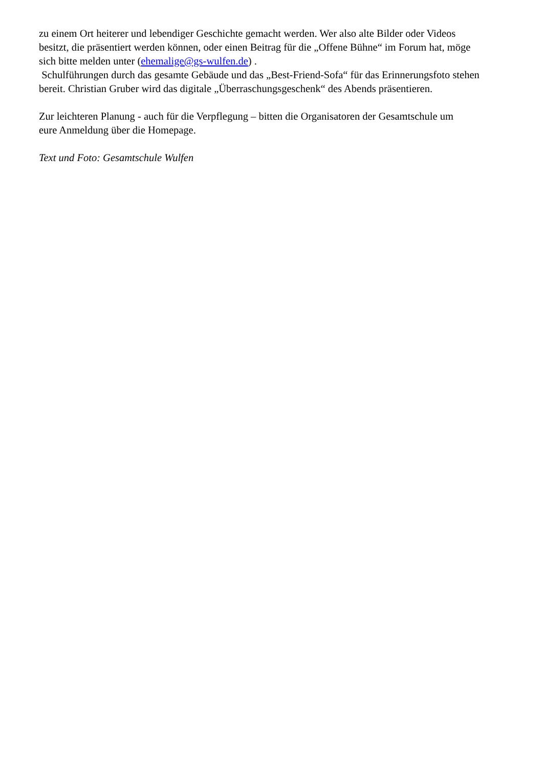zu einem Ort heiterer und lebendiger Geschichte gemacht werden. Wer also alte Bilder oder Videos
besitzt, die präsentiert werden können, oder einen Beitrag für die „Offene Bühne“ im Forum hat, möge
sich bitte melden unter (ehemalige@gs-wulfen.de) .
Schulführungen durch das gesamte Gebäude und das „Best-Friend-Sofa“ für das Erinnerungsfoto stehen
bereit. Christian Gruber wird das digitale „Überraschungsgeschenk“ des Abends präsentieren.
Zur leichteren Planung - auch für die Verpflegung – bitten die Organisatoren der Gesamtschule um
eure Anmeldung über die Homepage.
Text und Foto: Gesamtschule Wulfen